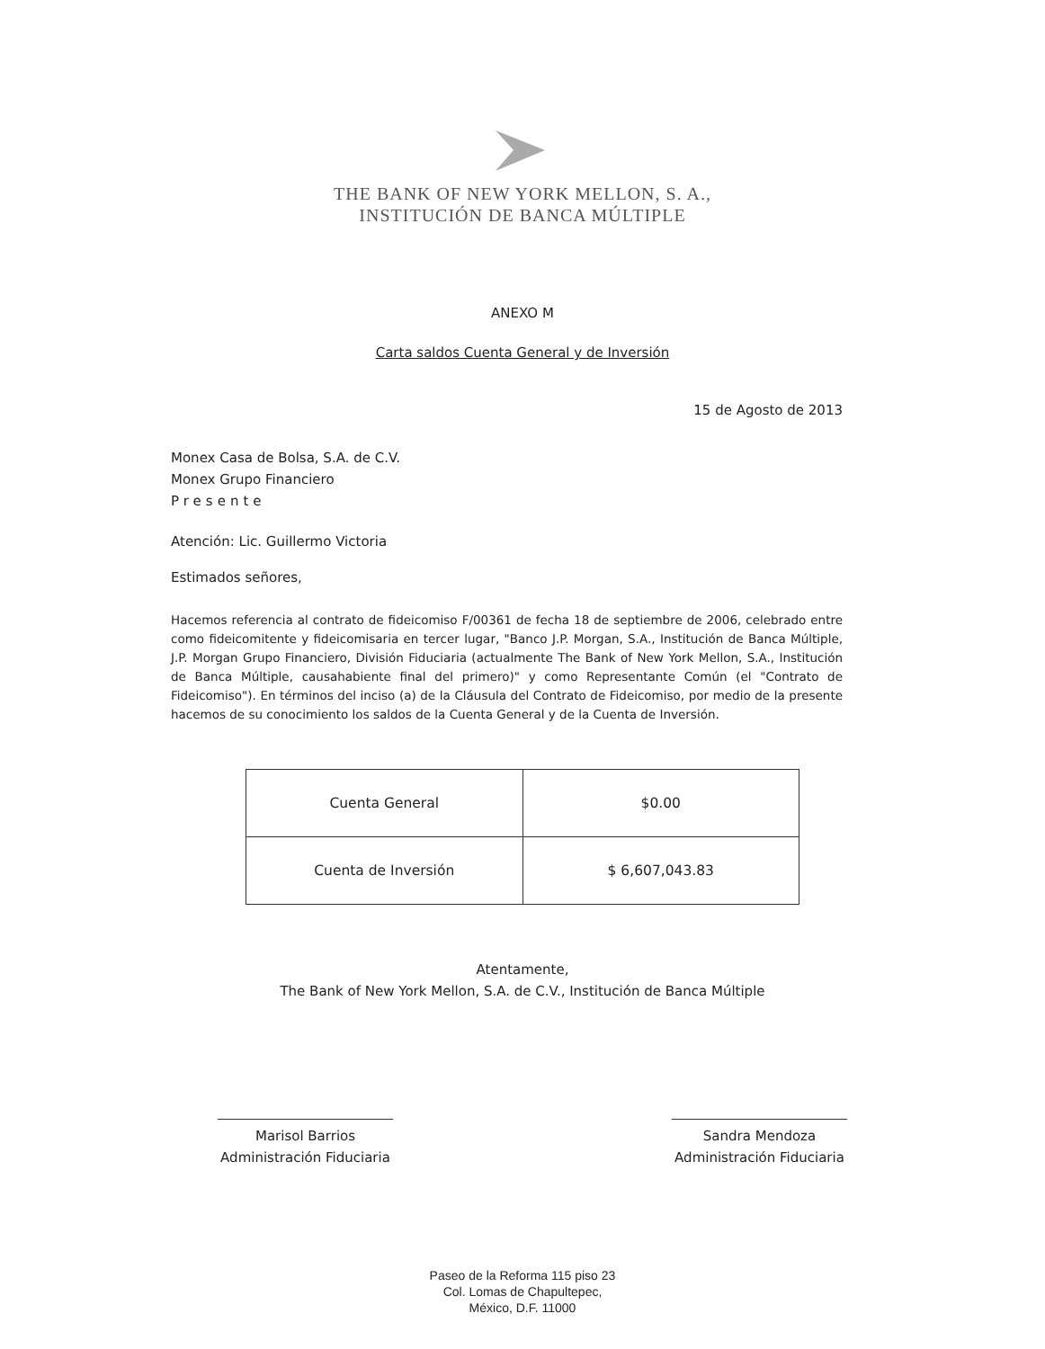THE BANK OF NEW YORK MELLON, S. A.,
INSTITUCIÓN DE BANCA MÚLTIPLE
ANEXO M
Carta saldos Cuenta General y de Inversión
15 de Agosto de 2013
Monex Casa de Bolsa, S.A. de C.V.
Monex Grupo Financiero
Presente
Atención: Lic. Guillermo Victoria
Estimados señores,
Hacemos referencia al contrato de fideicomiso F/00361 de fecha 18 de septiembre de 2006, celebrado entre como fideicomitente y fideicomisaria en tercer lugar, "Banco J.P. Morgan, S.A., Institución de Banca Múltiple, J.P. Morgan Grupo Financiero, División Fiduciaria (actualmente The Bank of New York Mellon, S.A., Institución de Banca Múltiple, causahabiente final del primero)" y como Representante Común (el "Contrato de Fideicomiso"). En términos del inciso (a) de la Cláusula del Contrato de Fideicomiso, por medio de la presente hacemos de su conocimiento los saldos de la Cuenta General y de la Cuenta de Inversión.
| Cuenta General | $0.00 |
| Cuenta de Inversión | $ 6,607,043.83 |
Atentamente,
The Bank of New York Mellon, S.A. de C.V., Institución de Banca Múltiple
Marisol Barrios
Administración Fiduciaria
Sandra Mendoza
Administración Fiduciaria
Paseo de la Reforma 115 piso 23
Col. Lomas de Chapultepec,
México, D.F. 11000